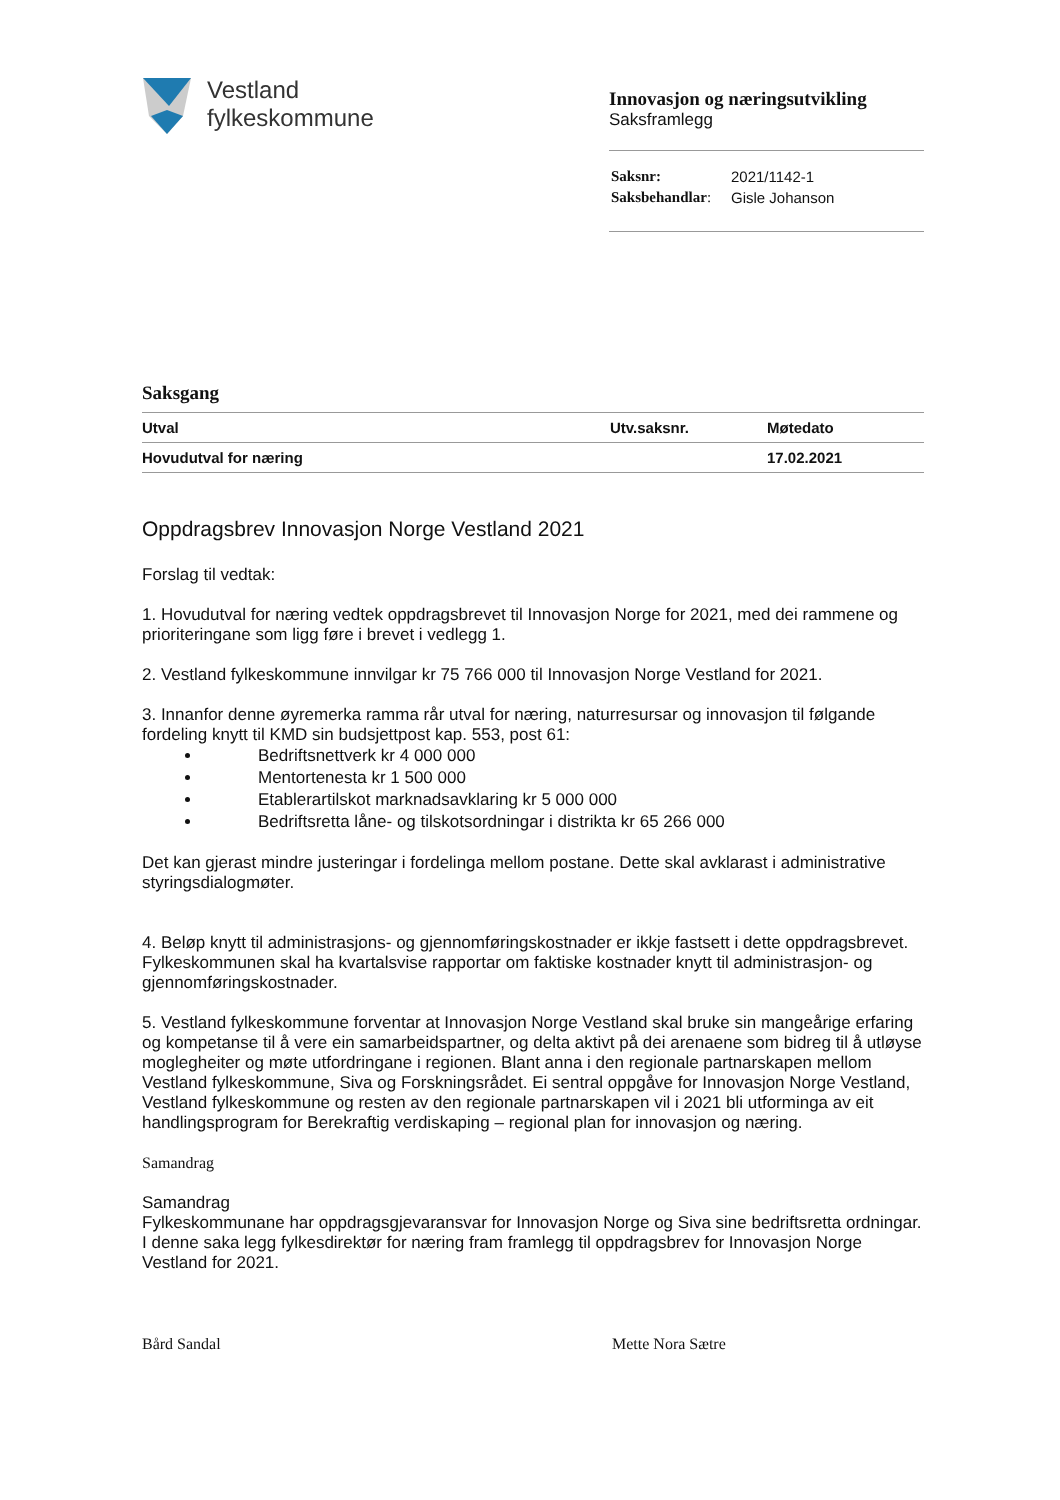Vestland
fylkeskommune
Innovasjon og næringsutvikling
Saksframlegg
| Saksnr: | 2021/1142-1 |
| Saksbehandlar : | Gisle Johanson |
Saksgang
| Utval | Utv.saksnr. | Møtedato |
| --- | --- | --- |
| Hovudutval for næring | | 17.02.2021 |
Oppdragsbrev Innovasjon Norge Vestland 2021
Forslag til vedtak:
1. Hovudutval for næring vedtek oppdragsbrevet til Innovasjon Norge for 2021, med dei rammene og prioriteringane som ligg føre i brevet i vedlegg 1.
2. Vestland fylkeskommune innvilgar kr 75 766 000 til Innovasjon Norge Vestland for 2021.
3. Innanfor denne øyremerka ramma rår utval for næring, naturresursar og innovasjon til følgande fordeling knytt til KMD sin budsjettpost kap. 553, post 61:
Bedriftsnettverk kr 4 000 000
Mentortenesta kr 1 500 000
Etablerartilskot marknadsavklaring kr 5 000 000
Bedriftsretta låne- og tilskotsordningar i distrikta kr 65 266 000
Det kan gjerast mindre justeringar i fordelinga mellom postane. Dette skal avklarast i administrative styringsdialogmøter.
4. Beløp knytt til administrasjons- og gjennomføringskostnader er ikkje fastsett i dette oppdragsbrevet. Fylkeskommunen skal ha kvartalsvise rapportar om faktiske kostnader knytt til administrasjon- og gjennomføringskostnader.
5. Vestland fylkeskommune forventar at Innovasjon Norge Vestland skal bruke sin mangeårige erfaring og kompetanse til å vere ein samarbeidspartner, og delta aktivt på dei arenaene som bidreg til å utløyse moglegheiter og møte utfordringane i regionen. Blant anna i den regionale partnarskapen mellom Vestland fylkeskommune, Siva og Forskningsrådet. Ei sentral oppgåve for Innovasjon Norge Vestland, Vestland fylkeskommune og resten av den regionale partnarskapen vil i 2021 bli utforminga av eit handlingsprogram for Berekraftig verdiskaping – regional plan for innovasjon og næring.
Samandrag
Samandrag
Fylkeskommunane har oppdragsgjevaransvar for Innovasjon Norge og Siva sine bedriftsretta ordningar. I denne saka legg fylkesdirektør for næring fram framlegg til oppdragsbrev for Innovasjon Norge Vestland for 2021.
Bård Sandal Mette Nora Sætre